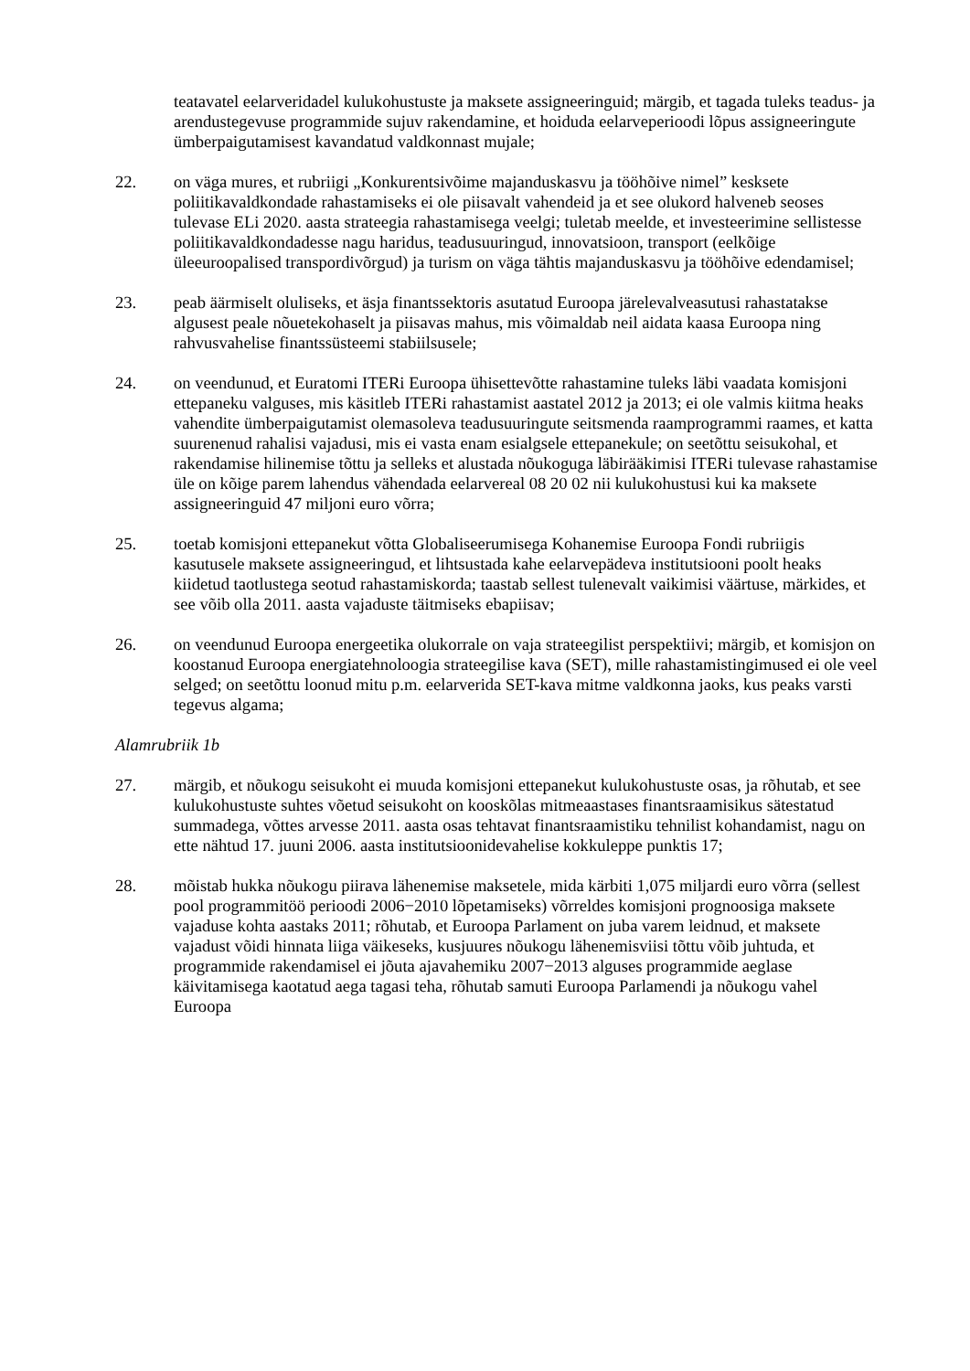teatavatel eelarveridadel kulukohustuste ja maksete assigneeringuid; märgib, et tagada tuleks teadus- ja arendustegevuse programmide sujuv rakendamine, et hoiduda eelarveperioodi lõpus assigneeringute ümberpaigutamisest kavandatud valdkonnast mujale;
22. on väga mures, et rubriigi „Konkurentsivõime majanduskasvu ja tööhõive nimel” kesksete poliitikavaldkondade rahastamiseks ei ole piisavalt vahendeid ja et see olukord halveneb seoses tulevase ELi 2020. aasta strateegia rahastamisega veelgi; tuletab meelde, et investeerimine sellistesse poliitikavaldkondadesse nagu haridus, teadusuuringud, innovatsioon, transport (eelkõige üleeuroopalised transpordivõrgud) ja turism on väga tähtis majanduskasvu ja tööhõive edendamisel;
23. peab äärmiselt oluliseks, et äsja finantssektoris asutatud Euroopa järelevalveasutusi rahastatakse algusest peale nõuetekohaselt ja piisavas mahus, mis võimaldab neil aidata kaasa Euroopa ning rahvusvahelise finantssüsteemi stabiilsusele;
24. on veendunud, et Euratomi ITERi Euroopa ühisettevõtte rahastamine tuleks läbi vaadata komisjoni ettepaneku valguses, mis käsitleb ITERi rahastamist aastatel 2012 ja 2013; ei ole valmis kiitma heaks vahendite ümberpaigutamist olemasoleva teadusuuringute seitsmenda raamprogrammi raames, et katta suurenenud rahalisi vajadusi, mis ei vasta enam esialgsele ettepanekule; on seetõttu seisukohal, et rakendamise hilinemise tõttu ja selleks et alustada nõukoguga läbirääkimisi ITERi tulevase rahastamise üle on kõige parem lahendus vähendada eelarvereal 08 20 02 nii kulukohustusi kui ka maksete assigneeringuid 47 miljoni euro võrra;
25. toetab komisjoni ettepanekut võtta Globaliseerumisega Kohanemise Euroopa Fondi rubriigis kasutusele maksete assigneeringud, et lihtsustada kahe eelarvepädeva institutsiooni poolt heaks kiidetud taotlustega seotud rahastamiskorda; taastab sellest tulenevalt vaikimisi väärtuse, märkides, et see võib olla 2011. aasta vajaduste täitmiseks ebapiisav;
26. on veendunud Euroopa energeetika olukorrale on vaja strateegilist perspektiivi; märgib, et komisjon on koostanud Euroopa energiatehnoloogia strateegilise kava (SET), mille rahastamistingimused ei ole veel selged; on seetõttu loonud mitu p.m. eelarverida SET-kava mitme valdkonna jaoks, kus peaks varsti tegevus algama;
Alamrubriik 1b
27. märgib, et nõukogu seisukoht ei muuda komisjoni ettepanekut kulukohustuste osas, ja rõhutab, et see kulukohustuste suhtes võetud seisukoht on kooskõlas mitmeaastases finantsraamisikus sätestatud summadega, võttes arvesse 2011. aasta osas tehtavat finantsraamistiku tehnilist kohandamist, nagu on ette nähtud 17. juuni 2006. aasta institutsioonidevahelise kokkuleppe punktis 17;
28. mõistab hukka nõukogu piirava lähenemise maksetele, mida kärbiti 1,075 miljardi euro võrra (sellest pool programmitöö perioodi 2006−2010 lõpetamiseks) võrreldes komisjoni prognoosiga maksete vajaduse kohta aastaks 2011; rõhutab, et Euroopa Parlament on juba varem leidnud, et maksete vajadust võidi hinnata liiga väikeseks, kusjuures nõukogu lähenemisviisi tõttu võib juhtuda, et programmide rakendamisel ei jõuta ajavahemiku 2007−2013 alguses programmide aeglase käivitamisega kaotatud aega tagasi teha, rõhutab samuti Euroopa Parlamendi ja nõukogu vahel Euroopa